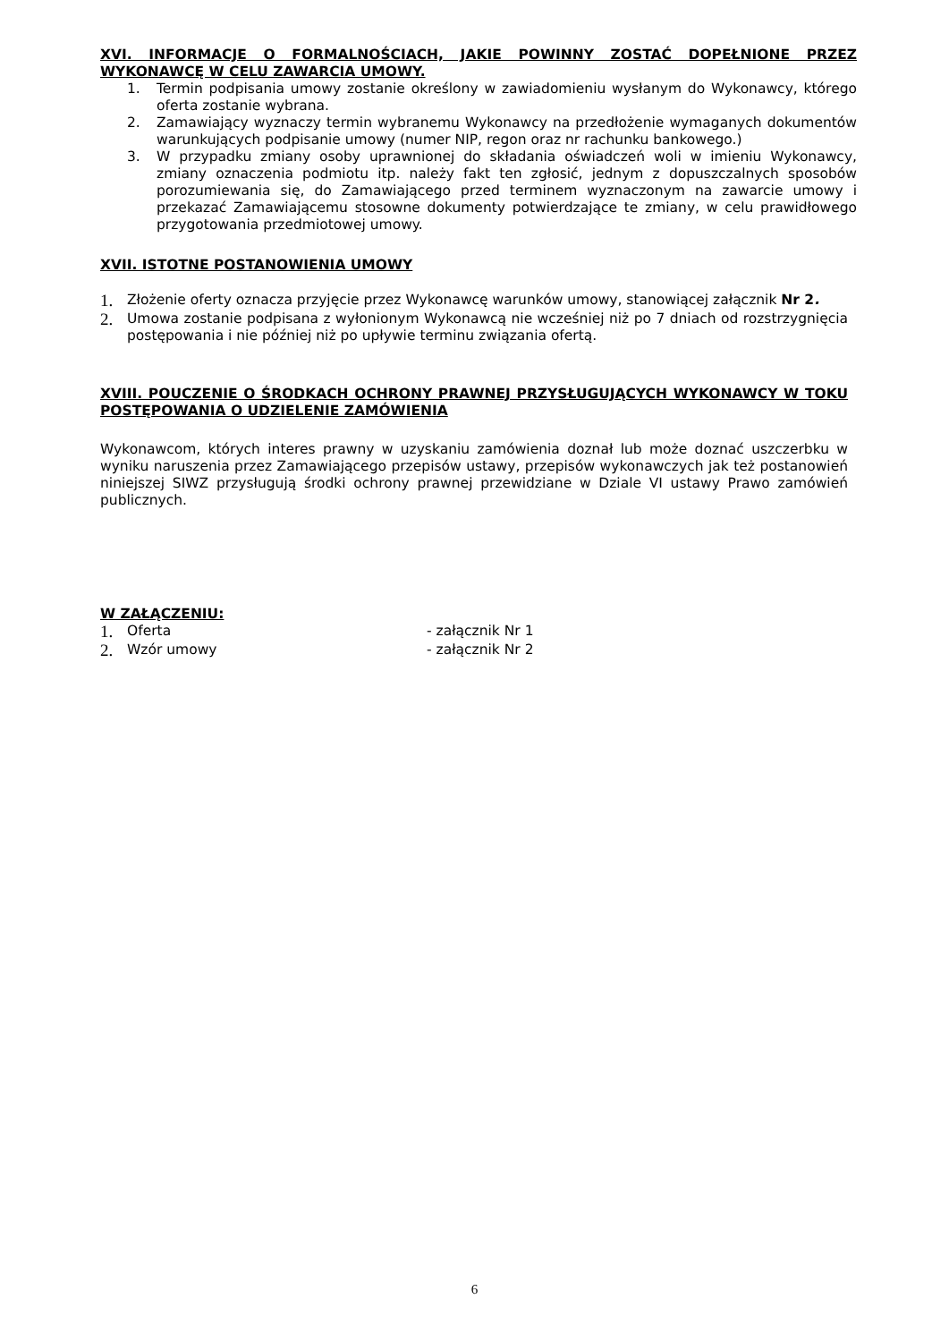XVI. INFORMACJE O FORMALNOŚCIACH, JAKIE POWINNY ZOSTAĆ DOPEŁNIONE PRZEZ WYKONAWCĘ W CELU ZAWARCIA UMOWY.
1. Termin podpisania umowy zostanie określony w zawiadomieniu wysłanym do Wykonawcy, którego oferta zostanie wybrana.
2. Zamawiający wyznaczy termin wybranemu Wykonawcy na przedłożenie wymaganych dokumentów warunkujących podpisanie umowy (numer NIP, regon oraz nr rachunku bankowego.)
3. W przypadku zmiany osoby uprawnionej do składania oświadczeń woli w imieniu Wykonawcy, zmiany oznaczenia podmiotu itp. należy fakt ten zgłosić, jednym z dopuszczalnych sposobów porozumiewania się, do Zamawiającego przed terminem wyznaczonym na zawarcie umowy i przekazać Zamawiającemu stosowne dokumenty potwierdzające te zmiany, w celu prawidłowego przygotowania przedmiotowej umowy.
XVII. ISTOTNE POSTANOWIENIA UMOWY
1. Złożenie oferty oznacza przyjęcie przez Wykonawcę warunków umowy, stanowiącej załącznik Nr 2.
2. Umowa zostanie podpisana z wyłonionym Wykonawcą nie wcześniej niż po 7 dniach od rozstrzygnięcia postępowania i nie później niż po upływie terminu związania ofertą.
XVIII. POUCZENIE O ŚRODKACH OCHRONY PRAWNEJ PRZYSŁUGUJĄCYCH WYKONAWCY W TOKU POSTĘPOWANIA O UDZIELENIE ZAMÓWIENIA
Wykonawcom, których interes prawny w uzyskaniu zamówienia doznał lub może doznać uszczerbku w wyniku naruszenia przez Zamawiającego przepisów ustawy, przepisów wykonawczych jak też postanowień niniejszej SIWZ przysługują środki ochrony prawnej przewidziane w Dziale VI ustawy Prawo zamówień publicznych.
W ZAŁĄCZENIU:
1. Oferta - załącznik Nr 1
2. Wzór umowy - załącznik Nr 2
6